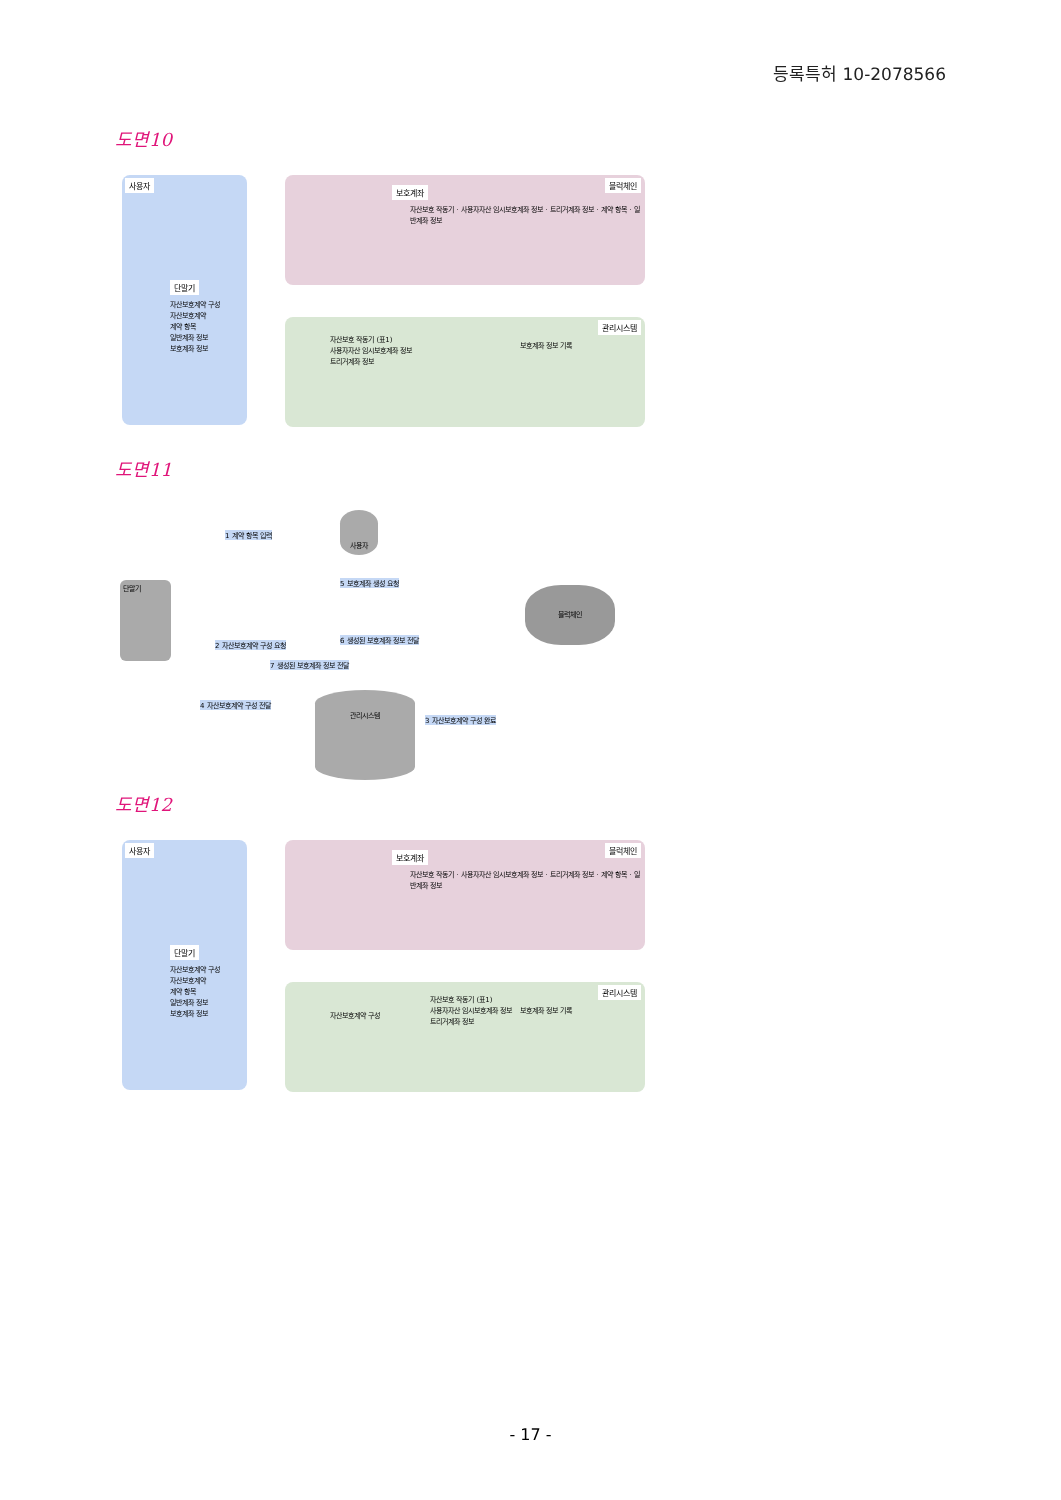등록특허 10-2078566
도면10
사용자 블럭체인
관리시스템
보호계좌
단말기
자산보호계약 구성
자산보호계약
계약 항목
일반계좌 정보
보호계좌 정보
자산보호 작동기 · 사용자자산 임시보호계좌 정보 · 트리거계좌 정보 · 계약 항목 · 일반계좌 정보
자산보호 작동기 (표1)
사용자자산 임시보호계좌 정보
트리거계좌 정보
보호계좌 정보 기록
도면11
단말기
사용자
블럭체인
관리시스템
1 계약 항목 입력
5 보호계좌 생성 요청
6 생성된 보호계좌 정보 전달
2 자산보호계약 구성 요청
7 생성된 보호계좌 정보 전달
4 자산보호계약 구성 전달
3 자산보호계약 구성 완료
도면12
사용자 블럭체인
관리시스템
보호계좌
단말기
자산보호계약 구성
자산보호계약
계약 항목
일반계좌 정보
보호계좌 정보
자산보호 작동기 · 사용자자산 임시보호계좌 정보 · 트리거계좌 정보 · 계약 항목 · 일반계좌 정보
자산보호계약 구성
자산보호 작동기 (표1)
사용자자산 임시보호계좌 정보
트리거계좌 정보
보호계좌 정보 기록
- 17 -